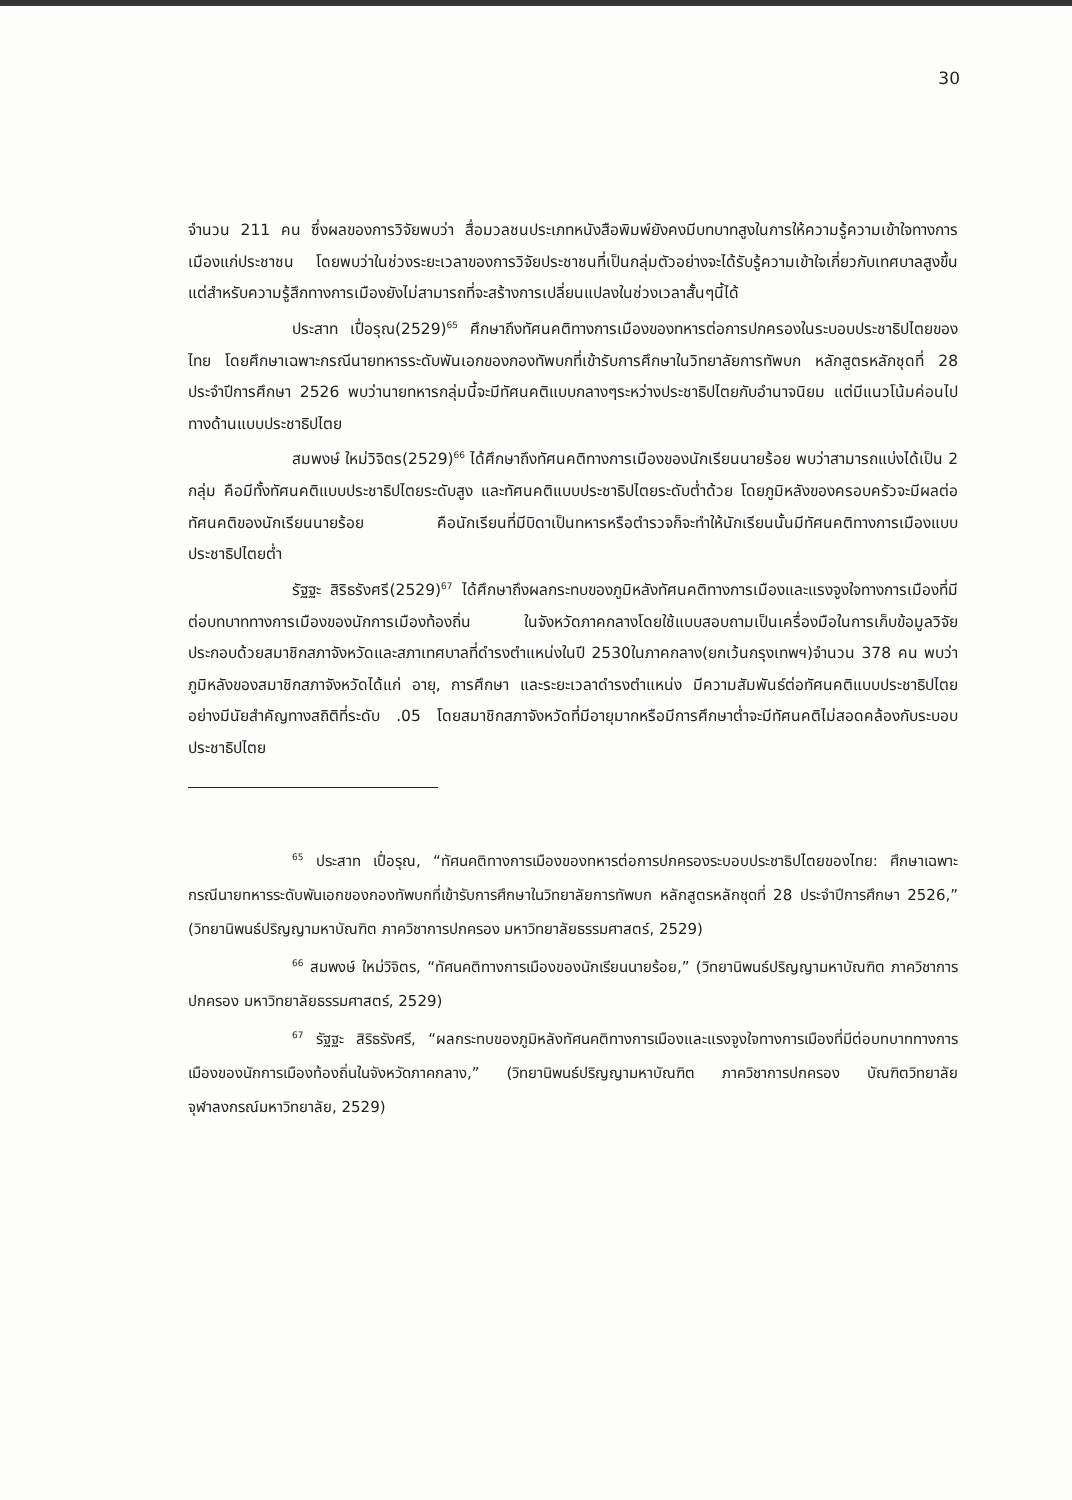30
จำนวน 211 คน ซึ่งผลของการวิจัยพบว่า สื่อมวลชนประเภทหนังสือพิมพ์ยังคงมีบทบาทสูงในการให้ความรู้ความเข้าใจทางการเมืองแก่ประชาชน โดยพบว่าในช่วงระยะเวลาของการวิจัยประชาชนที่เป็นกลุ่มตัวอย่างจะได้รับรู้ความเข้าใจเกี่ยวกับเทศบาลสูงขึ้น แต่สำหรับความรู้สึกทางการเมืองยังไม่สามารถที่จะสร้างการเปลี่ยนแปลงในช่วงเวลาสั้นๆนี้ได้
ประสาท เปื่อรุณ(2529)<sup>65</sup> ศึกษาถึงทัศนคติทางการเมืองของทหารต่อการปกครองในระบอบประชาธิปไตยของไทย โดยศึกษาเฉพาะกรณีนายทหารระดับพันเอกของกองทัพบกที่เข้ารับการศึกษาในวิทยาลัยการทัพบก หลักสูตรหลักชุดที่ 28 ประจำปีการศึกษา 2526 พบว่านายทหารกลุ่มนี้จะมีทัศนคติแบบกลางๆระหว่างประชาธิปไตยกับอำนาจนิยม แต่มีแนวโน้มค่อนไปทางด้านแบบประชาธิปไตย
สมพงษ์ ใหม่วิจิตร(2529)<sup>66</sup> ได้ศึกษาถึงทัศนคติทางการเมืองของนักเรียนนายร้อย พบว่าสามารถแบ่งได้เป็น 2 กลุ่ม คือมีทั้งทัศนคติแบบประชาธิปไตยระดับสูง และทัศนคติแบบประชาธิปไตยระดับต่ำด้วย โดยภูมิหลังของครอบครัวจะมีผลต่อทัศนคติของนักเรียนนายร้อย คือนักเรียนที่มีบิดาเป็นทหารหรือตำรวจก็จะทำให้นักเรียนนั้นมีทัศนคติทางการเมืองแบบประชาธิปไตยต่ำ
รัฐฐะ สิริธรังศรี(2529)<sup>67</sup> ได้ศึกษาถึงผลกระทบของภูมิหลังทัศนคติทางการเมืองและแรงจูงใจทางการเมืองที่มีต่อบทบาททางการเมืองของนักการเมืองท้องถิ่น ในจังหวัดภาคกลางโดยใช้แบบสอบถามเป็นเครื่องมือในการเก็บข้อมูลวิจัยประกอบด้วยสมาชิกสภาจังหวัดและสภาเทศบาลที่ดำรงตำแหน่งในปี 2530ในภาคกลาง(ยกเว้นกรุงเทพฯ)จำนวน 378 คน พบว่าภูมิหลังของสมาชิกสภาจังหวัดได้แก่ อายุ, การศึกษา และระยะเวลาดำรงตำแหน่ง มีความสัมพันธ์ต่อทัศนคติแบบประชาธิปไตยอย่างมีนัยสำคัญทางสถิติที่ระดับ .05 โดยสมาชิกสภาจังหวัดที่มีอายุมากหรือมีการศึกษาต่ำจะมีทัศนคติไม่สอดคล้องกับระบอบประชาธิปไตย
<sup>65</sup> ประสาท เปื่อรุณ, “ทัศนคติทางการเมืองของทหารต่อการปกครองระบอบประชาธิปไตยของไทย: ศึกษาเฉพาะกรณีนายทหารระดับพันเอกของกองทัพบกที่เข้ารับการศึกษาในวิทยาลัยการทัพบก หลักสูตรหลักชุดที่ 28 ประจำปีการศึกษา 2526,” (วิทยานิพนธ์ปริญญามหาบัณฑิต ภาควิชาการปกครอง มหาวิทยาลัยธรรมศาสตร์, 2529)
<sup>66</sup> สมพงษ์ ใหม่วิจิตร, “ทัศนคติทางการเมืองของนักเรียนนายร้อย,” (วิทยานิพนธ์ปริญญามหาบัณฑิต ภาควิชาการปกครอง มหาวิทยาลัยธรรมศาสตร์, 2529)
<sup>67</sup> รัฐฐะ สิริธรังศรี, “ผลกระทบของภูมิหลังทัศนคติทางการเมืองและแรงจูงใจทางการเมืองที่มีต่อบทบาททางการเมืองของนักการเมืองท้องถิ่นในจังหวัดภาคกลาง,” (วิทยานิพนธ์ปริญญามหาบัณฑิต ภาควิชาการปกครอง บัณฑิตวิทยาลัย จุฬาลงกรณ์มหาวิทยาลัย, 2529)